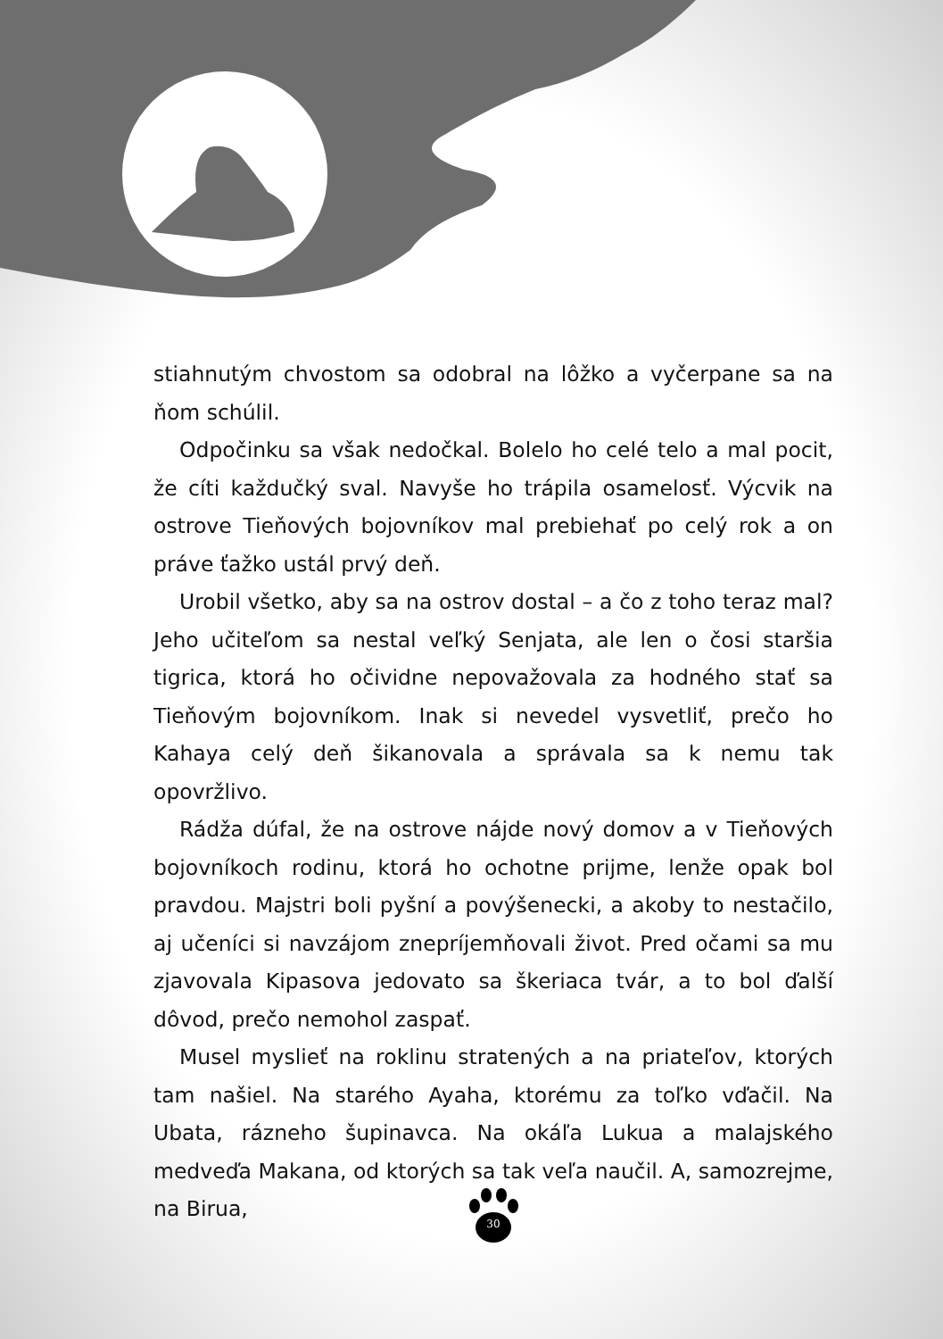stiahnutým chvostom sa odobral na lôžko a vyčerpane sa na ňom schúlil.
Odpočinku sa však nedočkal. Bolelo ho celé telo a mal pocit, že cíti každučký sval. Navyše ho trápila osamelosť. Výcvik na ostrove Tieňových bojovníkov mal prebiehať po celý rok a on práve ťažko ustál prvý deň.
Urobil všetko, aby sa na ostrov dostal – a čo z toho teraz mal? Jeho učiteľom sa nestal veľký Senjata, ale len o čosi staršia tigrica, ktorá ho očividne nepovažovala za hodného stať sa Tieňovým bojovníkom. Inak si nevedel vysvetliť, prečo ho Kahaya celý deň šikanovala a správala sa k nemu tak opovržlivo.
Rádža dúfal, že na ostrove nájde nový domov a v Tieňových bojovníkoch rodinu, ktorá ho ochotne prijme, lenže opak bol pravdou. Majstri boli pyšní a povýšenecki, a akoby to nestačilo, aj učeníci si navzájom znepríjemňovali život. Pred očami sa mu zjavovala Kipasova jedovato sa škeriaca tvár, a to bol ďalší dôvod, prečo nemohol zaspať.
Musel myslieť na roklinu stratených a na priateľov, ktorých tam našiel. Na starého Ayaha, ktorému za toľko vďačil. Na Ubata, rázneho šupinavca. Na okáľa Lukua a malajského medveďa Makana, od ktorých sa tak veľa naučil. A, samozrejme, na Birua,
30